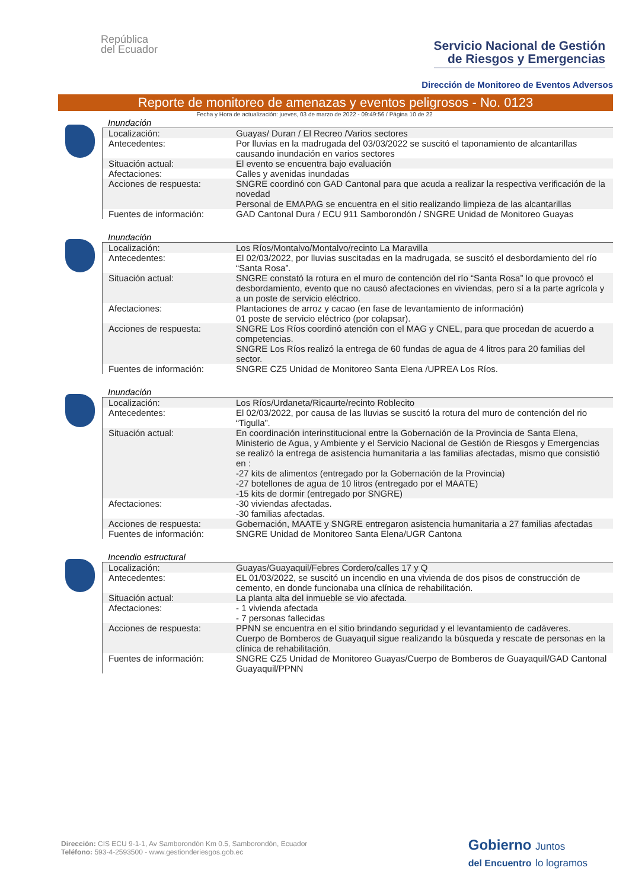República
del Ecuador
Servicio Nacional de Gestión
de Riesgos y Emergencias
Dirección de Monitoreo de Eventos Adversos
Reporte de monitoreo de amenazas y eventos peligrosos - No. 0123
Fecha y Hora de actualización: jueves, 03 de marzo de 2022 - 09:49:56 / Página 10 de 22
Inundación
| Localización: | Guayas/ Duran / El Recreo /Varios sectores |
| Antecedentes: | Por lluvias en la madrugada del 03/03/2022 se suscitó el taponamiento de alcantarillas causando inundación en varios sectores |
| Situación actual: | El evento se encuentra bajo evaluación |
| Afectaciones: | Calles y avenidas inundadas |
| Acciones de respuesta: | SNGRE coordinó con GAD Cantonal para que acuda a realizar la respectiva verificación de la novedad Personal de EMAPAG se encuentra en el sitio realizando limpieza de las alcantarillas |
| Fuentes de información: | GAD Cantonal Dura / ECU 911 Samborondón / SNGRE Unidad de Monitoreo Guayas |
Inundación
| Localización: | Los Ríos/Montalvo/Montalvo/recinto La Maravilla |
| Antecedentes: | El 02/03/2022, por lluvias suscitadas en la madrugada, se suscitó el desbordamiento del río “Santa Rosa”. |
| Situación actual: | SNGRE constató la rotura en el muro de contención del río “Santa Rosa” lo que provocó el desbordamiento, evento que no causó afectaciones en viviendas, pero sí a la parte agrícola y a un poste de servicio eléctrico. |
| Afectaciones: | Plantaciones de arroz y cacao (en fase de levantamiento de información) 01 poste de servicio eléctrico (por colapsar). |
| Acciones de respuesta: | SNGRE Los Ríos coordinó atención con el MAG y CNEL, para que procedan de acuerdo a competencias. SNGRE Los Ríos realizó la entrega de 60 fundas de agua de 4 litros para 20 familias del sector. |
| Fuentes de información: | SNGRE CZ5 Unidad de Monitoreo Santa Elena /UPREA Los Ríos. |
Inundación
| Localización: | Los Ríos/Urdaneta/Ricaurte/recinto Roblecito |
| Antecedentes: | El 02/03/2022, por causa de las lluvias se suscitó la rotura del muro de contención del rio “Tigulla”. |
| Situación actual: | En coordinación interinstitucional entre la Gobernación de la Provincia de Santa Elena, Ministerio de Agua, y Ambiente y el Servicio Nacional de Gestión de Riesgos y Emergencias se realizó la entrega de asistencia humanitaria a las familias afectadas, mismo que consistió en : -27 kits de alimentos (entregado por la Gobernación de la Provincia) -27 botellones de agua de 10 litros (entregado por el MAATE) -15 kits de dormir (entregado por SNGRE) |
| Afectaciones: | -30 viviendas afectadas. -30 familias afectadas. |
| Acciones de respuesta: | Gobernación, MAATE y SNGRE entregaron asistencia humanitaria a 27 familias afectadas |
| Fuentes de información: | SNGRE Unidad de Monitoreo Santa Elena/UGR Cantona |
Incendio estructural
| Localización: | Guayas/Guayaquil/Febres Cordero/calles 17 y Q |
| Antecedentes: | EL 01/03/2022, se suscitó un incendio en una vivienda de dos pisos de construcción de cemento, en donde funcionaba una clínica de rehabilitación. |
| Situación actual: | La planta alta del inmueble se vio afectada. |
| Afectaciones: | - 1 vivienda afectada - 7 personas fallecidas |
| Acciones de respuesta: | PPNN se encuentra en el sitio brindando seguridad y el levantamiento de cadáveres. Cuerpo de Bomberos de Guayaquil sigue realizando la búsqueda y rescate de personas en la clínica de rehabilitación. |
| Fuentes de información: | SNGRE CZ5 Unidad de Monitoreo Guayas/Cuerpo de Bomberos de Guayaquil/GAD Cantonal Guayaquil/PPNN |
Dirección: CIS ECU 9-1-1, Av Samborondón Km 0.5, Samborondón, Ecuador
Teléfono: 593-4-2593500 - www.gestionderiesgos.gob.ec
Gobierno Juntos
del Encuentro lo logramos